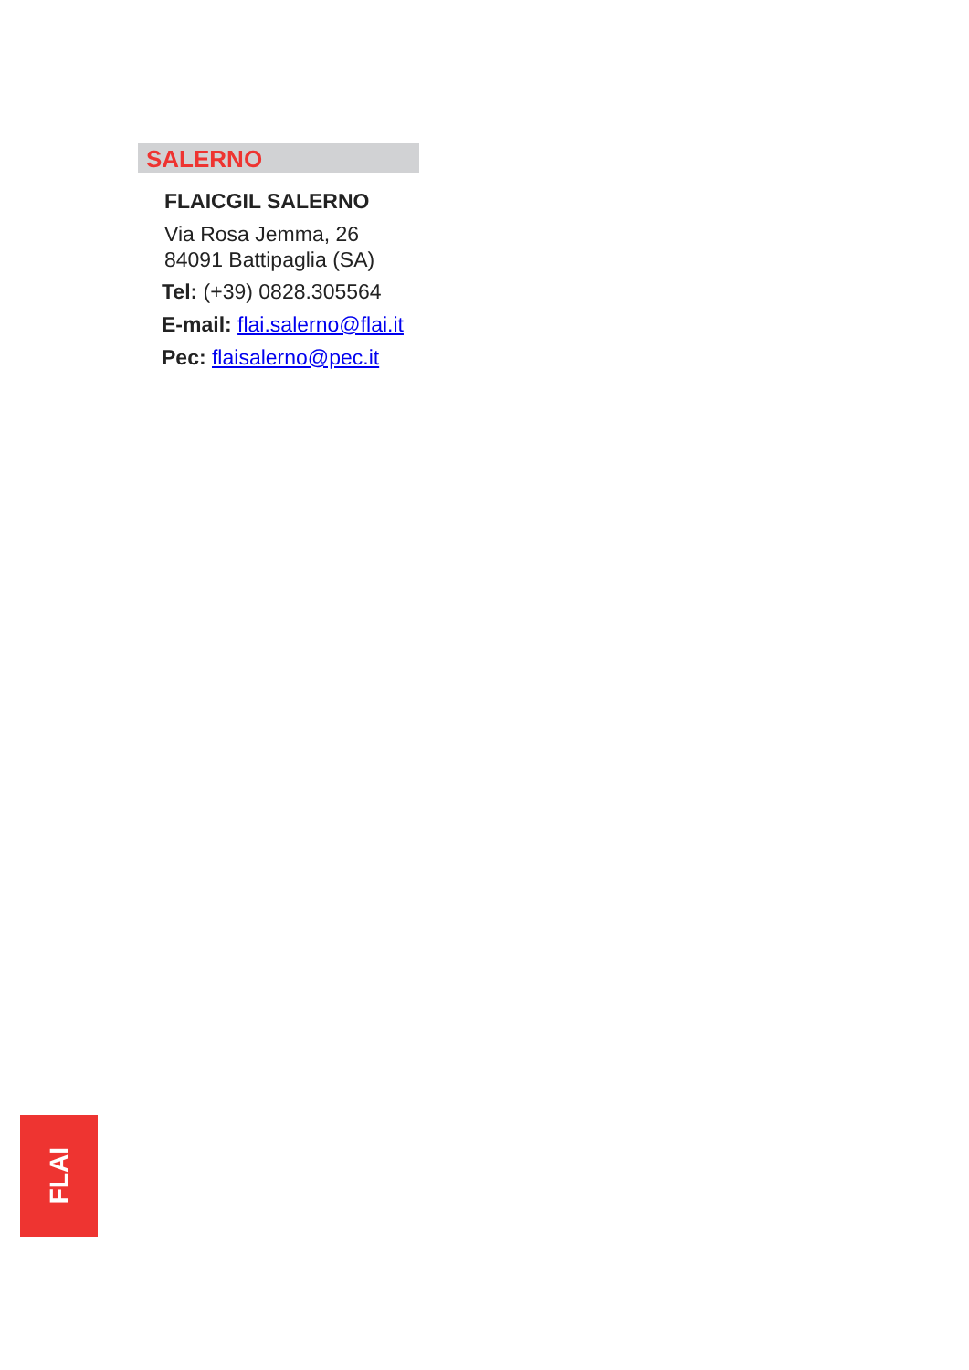SALERNO
FLAICGIL SALERNO
Via Rosa Jemma, 26
84091 Battipaglia (SA)
Tel: (+39) 0828.305564
E-mail: flai.salerno@flai.it
Pec: flaisalerno@pec.it
FLAI